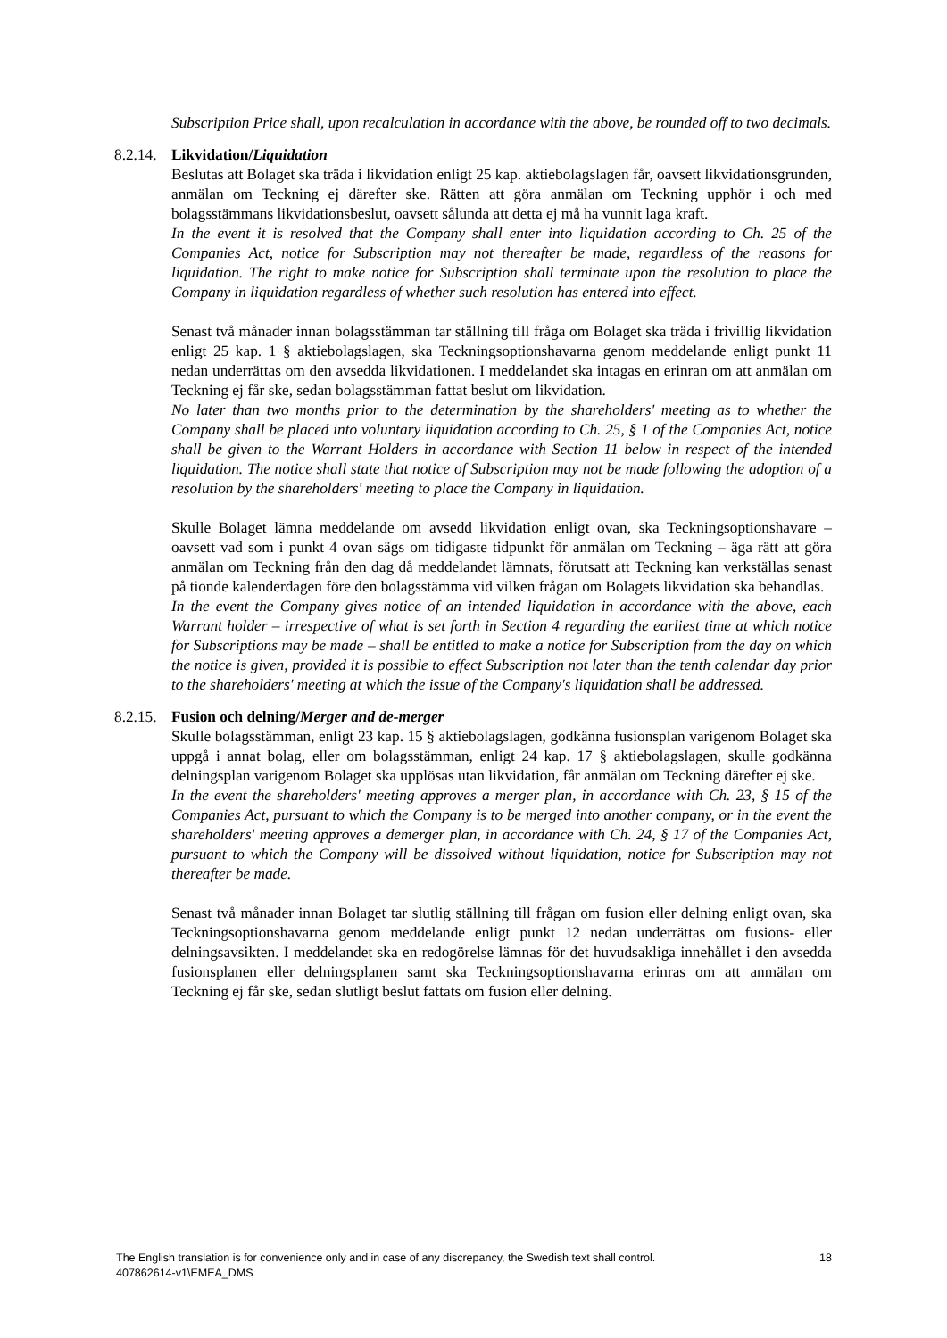Subscription Price shall, upon recalculation in accordance with the above, be rounded off to two decimals.
8.2.14. Likvidation/Liquidation
Beslutas att Bolaget ska träda i likvidation enligt 25 kap. aktiebolagslagen får, oavsett likvidationsgrunden, anmälan om Teckning ej därefter ske. Rätten att göra anmälan om Teckning upphör i och med bolagsstämmans likvidationsbeslut, oavsett sålunda att detta ej må ha vunnit laga kraft.
In the event it is resolved that the Company shall enter into liquidation according to Ch. 25 of the Companies Act, notice for Subscription may not thereafter be made, regardless of the reasons for liquidation. The right to make notice for Subscription shall terminate upon the resolution to place the Company in liquidation regardless of whether such resolution has entered into effect.
Senast två månader innan bolagsstämman tar ställning till fråga om Bolaget ska träda i frivillig likvidation enligt 25 kap. 1 § aktiebolagslagen, ska Teckningsoptionshavarna genom meddelande enligt punkt 11 nedan underrättas om den avsedda likvidationen. I meddelandet ska intagas en erinran om att anmälan om Teckning ej får ske, sedan bolagsstämman fattat beslut om likvidation.
No later than two months prior to the determination by the shareholders' meeting as to whether the Company shall be placed into voluntary liquidation according to Ch. 25, § 1 of the Companies Act, notice shall be given to the Warrant Holders in accordance with Section 11 below in respect of the intended liquidation. The notice shall state that notice of Subscription may not be made following the adoption of a resolution by the shareholders' meeting to place the Company in liquidation.
Skulle Bolaget lämna meddelande om avsedd likvidation enligt ovan, ska Teckningsoptionshavare – oavsett vad som i punkt 4 ovan sägs om tidigaste tidpunkt för anmälan om Teckning – äga rätt att göra anmälan om Teckning från den dag då meddelandet lämnats, förutsatt att Teckning kan verkställas senast på tionde kalenderdagen före den bolagsstämma vid vilken frågan om Bolagets likvidation ska behandlas.
In the event the Company gives notice of an intended liquidation in accordance with the above, each Warrant holder – irrespective of what is set forth in Section 4 regarding the earliest time at which notice for Subscriptions may be made – shall be entitled to make a notice for Subscription from the day on which the notice is given, provided it is possible to effect Subscription not later than the tenth calendar day prior to the shareholders' meeting at which the issue of the Company's liquidation shall be addressed.
8.2.15. Fusion och delning/Merger and de-merger
Skulle bolagsstämman, enligt 23 kap. 15 § aktiebolagslagen, godkänna fusionsplan varigenom Bolaget ska uppgå i annat bolag, eller om bolagsstämman, enligt 24 kap. 17 § aktiebolagslagen, skulle godkänna delningsplan varigenom Bolaget ska upplösas utan likvidation, får anmälan om Teckning därefter ej ske.
In the event the shareholders' meeting approves a merger plan, in accordance with Ch. 23, § 15 of the Companies Act, pursuant to which the Company is to be merged into another company, or in the event the shareholders' meeting approves a demerger plan, in accordance with Ch. 24, § 17 of the Companies Act, pursuant to which the Company will be dissolved without liquidation, notice for Subscription may not thereafter be made.
Senast två månader innan Bolaget tar slutlig ställning till frågan om fusion eller delning enligt ovan, ska Teckningsoptionshavarna genom meddelande enligt punkt 12 nedan underrättas om fusions- eller delningsavsikten. I meddelandet ska en redogörelse lämnas för det huvudsakliga innehållet i den avsedda fusionsplanen eller delningsplanen samt ska Teckningsoptionshavarna erinras om att anmälan om Teckning ej får ske, sedan slutligt beslut fattats om fusion eller delning.
18 The English translation is for convenience only and in case of any discrepancy, the Swedish text shall control.
407862614-v1\EMEA_DMS